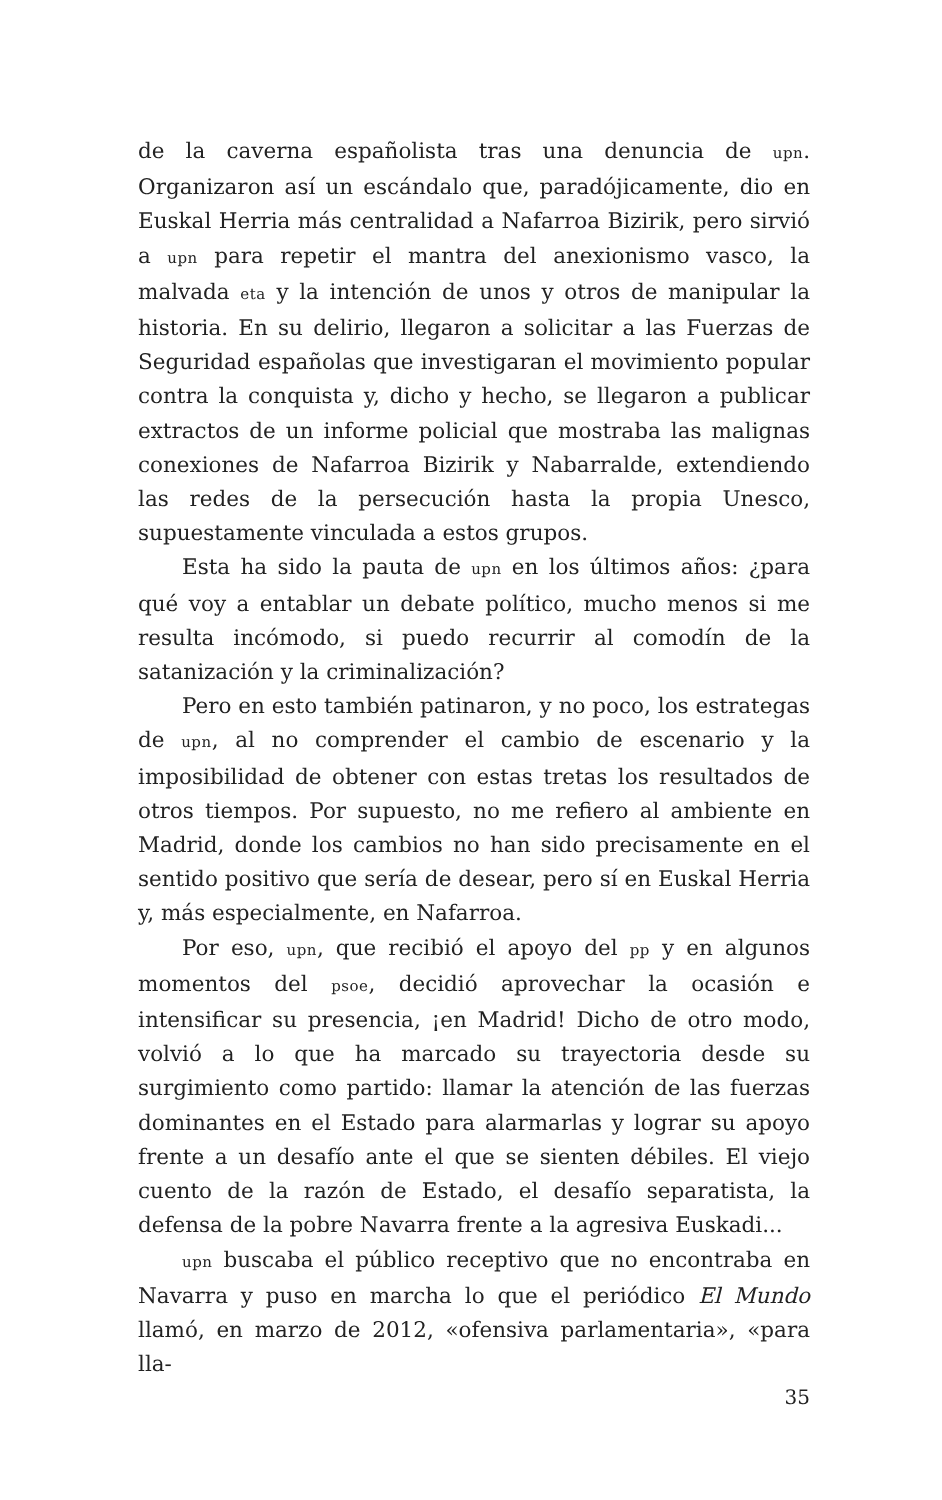de la caverna españolista tras una denuncia de upn. Organizaron así un escándalo que, paradójicamente, dio en Euskal Herria más centralidad a Nafarroa Bizirik, pero sirvió a upn para repetir el mantra del anexionismo vasco, la malvada eta y la intención de unos y otros de manipular la historia. En su delirio, llegaron a solicitar a las Fuerzas de Seguridad españolas que investigaran el movimiento popular contra la conquista y, dicho y hecho, se llegaron a publicar extractos de un informe policial que mostraba las malignas conexiones de Nafarroa Bizirik y Nabarralde, extendiendo las redes de la persecución hasta la propia Unesco, supuestamente vinculada a estos grupos.
Esta ha sido la pauta de upn en los últimos años: ¿para qué voy a entablar un debate político, mucho menos si me resulta incómodo, si puedo recurrir al comodín de la satanización y la criminalización?
Pero en esto también patinaron, y no poco, los estrategas de upn, al no comprender el cambio de escenario y la imposibilidad de obtener con estas tretas los resultados de otros tiempos. Por supuesto, no me refiero al ambiente en Madrid, donde los cambios no han sido precisamente en el sentido positivo que sería de desear, pero sí en Euskal Herria y, más especialmente, en Nafarroa.
Por eso, upn, que recibió el apoyo del pp y en algunos momentos del psoe, decidió aprovechar la ocasión e intensificar su presencia, ¡en Madrid! Dicho de otro modo, volvió a lo que ha marcado su trayectoria desde su surgimiento como partido: llamar la atención de las fuerzas dominantes en el Estado para alarmarlas y lograr su apoyo frente a un desafío ante el que se sienten débiles. El viejo cuento de la razón de Estado, el desafío separatista, la defensa de la pobre Navarra frente a la agresiva Euskadi...
upn buscaba el público receptivo que no encontraba en Navarra y puso en marcha lo que el periódico El Mundo llamó, en marzo de 2012, «ofensiva parlamentaria», «para lla-
35